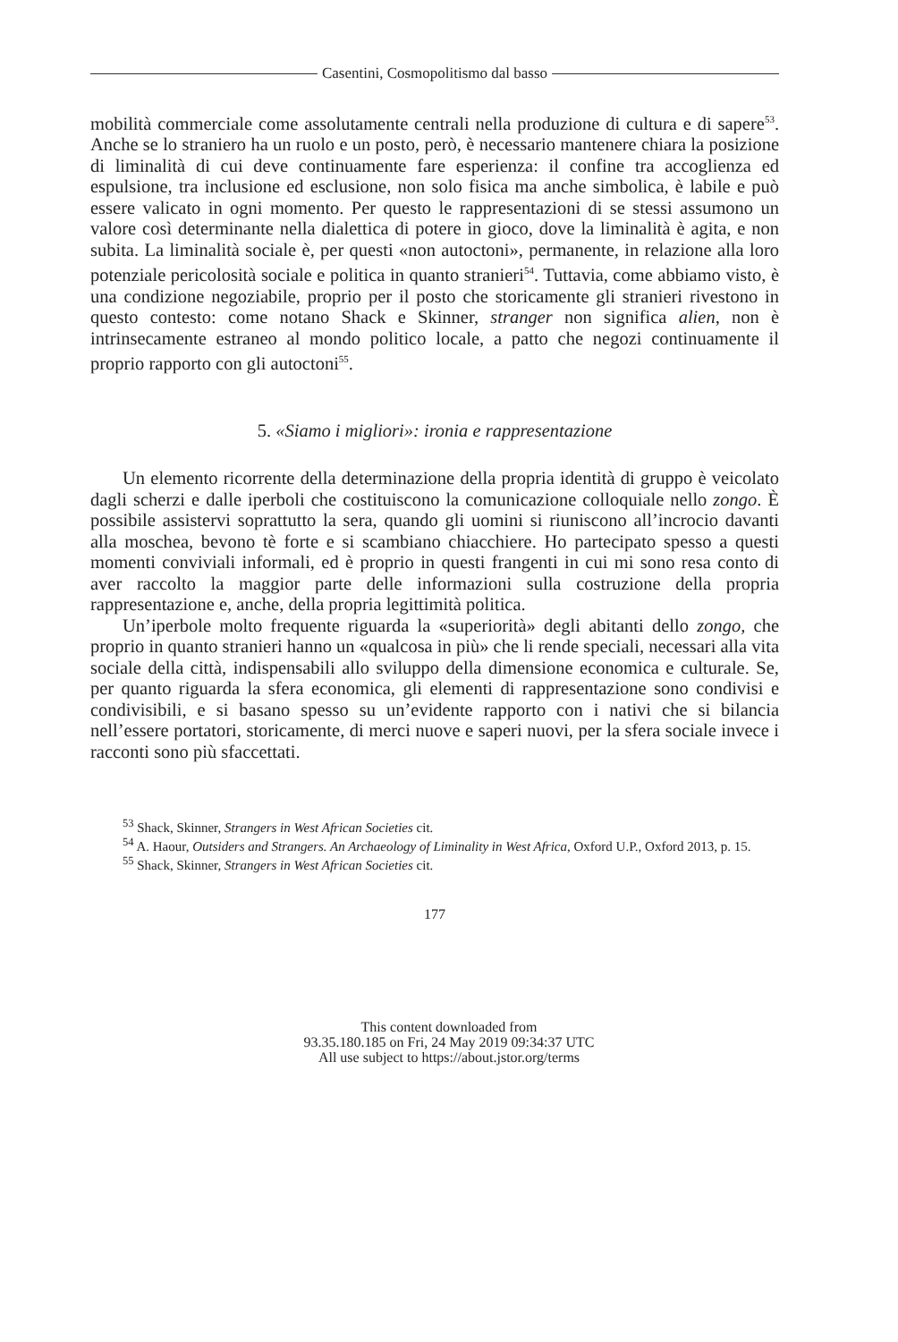Casentini, Cosmopolitismo dal basso
mobilità commerciale come assolutamente centrali nella produzione di cultura e di sapere<sup>53</sup>. Anche se lo straniero ha un ruolo e un posto, però, è necessario mantenere chiara la posizione di liminalità di cui deve continuamente fare esperienza: il confine tra accoglienza ed espulsione, tra inclusione ed esclusione, non solo fisica ma anche simbolica, è labile e può essere valicato in ogni momento. Per questo le rappresentazioni di se stessi assumono un valore così determinante nella dialettica di potere in gioco, dove la liminalità è agita, e non subita. La liminalità sociale è, per questi «non autoctoni», permanente, in relazione alla loro potenziale pericolosità sociale e politica in quanto stranieri<sup>54</sup>. Tuttavia, come abbiamo visto, è una condizione negoziabile, proprio per il posto che storicamente gli stranieri rivestono in questo contesto: come notano Shack e Skinner, stranger non significa alien, non è intrinsecamente estraneo al mondo politico locale, a patto che negozi continuamente il proprio rapporto con gli autoctoni<sup>55</sup>.
5. «Siamo i migliori»: ironia e rappresentazione
Un elemento ricorrente della determinazione della propria identità di gruppo è veicolato dagli scherzi e dalle iperboli che costituiscono la comunicazione colloquiale nello zongo. È possibile assistervi soprattutto la sera, quando gli uomini si riuniscono all’incrocio davanti alla moschea, bevono tè forte e si scambiano chiacchiere. Ho partecipato spesso a questi momenti conviviali informali, ed è proprio in questi frangenti in cui mi sono resa conto di aver raccolto la maggior parte delle informazioni sulla costruzione della propria rappresentazione e, anche, della propria legittimità politica.
Un’iperbole molto frequente riguarda la «superiorità» degli abitanti dello zongo, che proprio in quanto stranieri hanno un «qualcosa in più» che li rende speciali, necessari alla vita sociale della città, indispensabili allo sviluppo della dimensione economica e culturale. Se, per quanto riguarda la sfera economica, gli elementi di rappresentazione sono condivisi e condivisibili, e si basano spesso su un’evidente rapporto con i nativi che si bilancia nell’essere portatori, storicamente, di merci nuove e saperi nuovi, per la sfera sociale invece i racconti sono più sfaccettati.
<sup>53</sup> Shack, Skinner, Strangers in West African Societies cit.
<sup>54</sup> A. Haour, Outsiders and Strangers. An Archaeology of Liminality in West Africa, Oxford U.P., Oxford 2013, p. 15.
<sup>55</sup> Shack, Skinner, Strangers in West African Societies cit.
177
This content downloaded from
93.35.180.185 on Fri, 24 May 2019 09:34:37 UTC
All use subject to https://about.jstor.org/terms